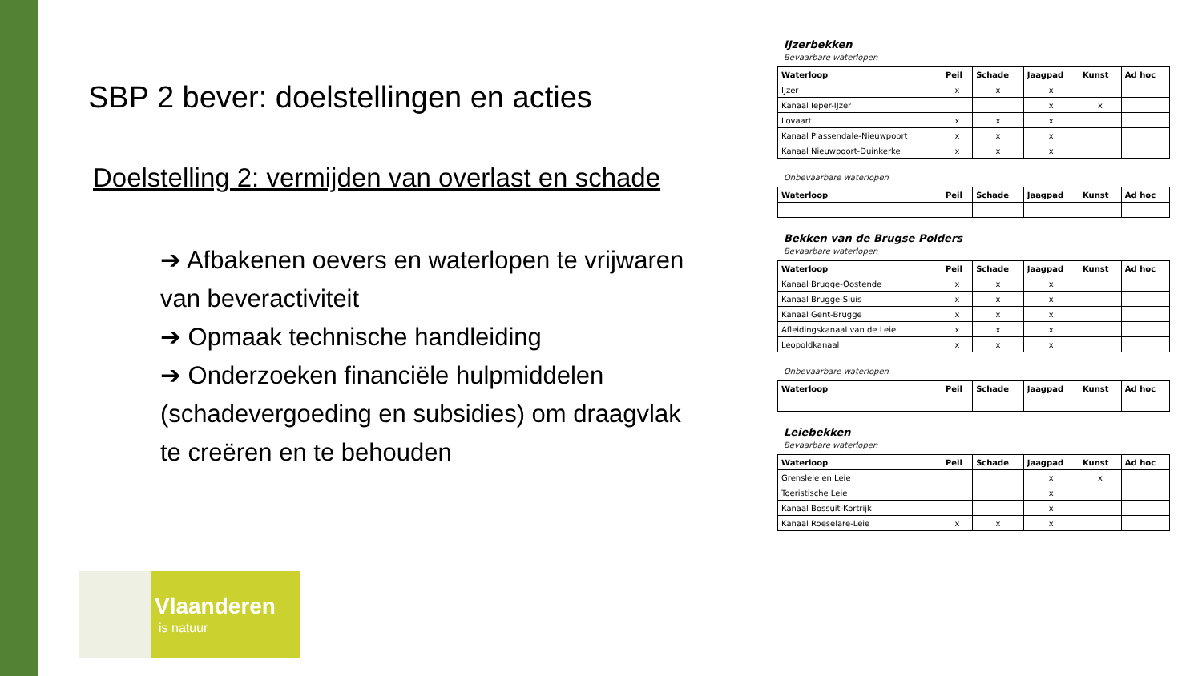SBP 2 bever: doelstellingen en acties
Doelstelling 2: vermijden van overlast en schade
➔ Afbakenen oevers en waterlopen te vrijwaren van beveractiviteit
➔ Opmaak technische handleiding
➔ Onderzoeken financiële hulpmiddelen (schadevergoeding en subsidies) om draagvlak te creëren en te behouden
IJzerbekken
Bevaarbare waterlopen
| Waterloop | Peil | Schade | Jaagpad | Kunst | Ad hoc |
| --- | --- | --- | --- | --- | --- |
| IJzer | x | x | x | | |
| Kanaal Ieper-IJzer | | | x | x | |
| Lovaart | x | x | x | | |
| Kanaal Plassendale-Nieuwpoort | x | x | x | | |
| Kanaal Nieuwpoort-Duinkerke | x | x | x | | |
Onbevaarbare waterlopen
| Waterloop | Peil | Schade | Jaagpad | Kunst | Ad hoc |
| --- | --- | --- | --- | --- | --- |
Bekken van de Brugse Polders
Bevaarbare waterlopen
| Waterloop | Peil | Schade | Jaagpad | Kunst | Ad hoc |
| --- | --- | --- | --- | --- | --- |
| Kanaal Brugge-Oostende | x | x | x | | |
| Kanaal Brugge-Sluis | x | x | x | | |
| Kanaal Gent-Brugge | x | x | x | | |
| Afleidingskanaal van de Leie | x | x | x | | |
| Leopoldkanaal | x | x | x | | |
Onbevaarbare waterlopen
| Waterloop | Peil | Schade | Jaagpad | Kunst | Ad hoc |
| --- | --- | --- | --- | --- | --- |
Leiebekken
Bevaarbare waterlopen
| Waterloop | Peil | Schade | Jaagpad | Kunst | Ad hoc |
| --- | --- | --- | --- | --- | --- |
| Grensleie en Leie | | | x | x | |
| Toeristische Leie | | | x | | |
| Kanaal Bossuit-Kortrijk | | | x | | |
| Kanaal Roeselare-Leie | x | x | x | | |
Vlaanderen
is natuur